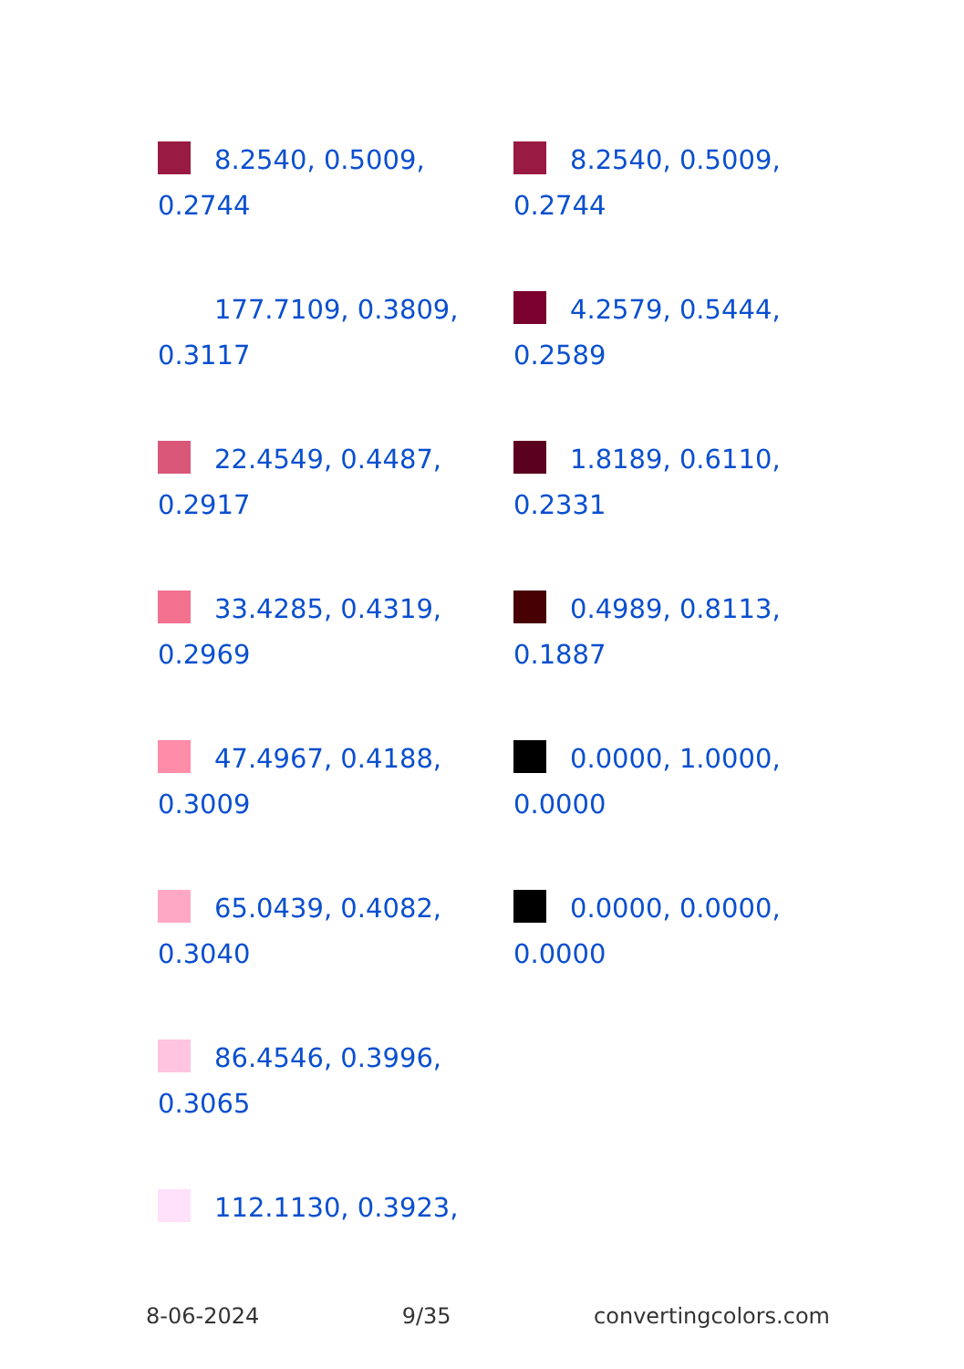8.2540, 0.5009, 0.2744
8.2540, 0.5009, 0.2744
177.7109, 0.3809, 0.3117
4.2579, 0.5444, 0.2589
22.4549, 0.4487, 0.2917
1.8189, 0.6110, 0.2331
33.4285, 0.4319, 0.2969
0.4989, 0.8113, 0.1887
47.4967, 0.4188, 0.3009
0.0000, 1.0000, 0.0000
65.0439, 0.4082, 0.3040
0.0000, 0.0000, 0.0000
86.4546, 0.3996, 0.3065
112.1130, 0.3923,
8-06-2024 9/35 convertingcolors.com